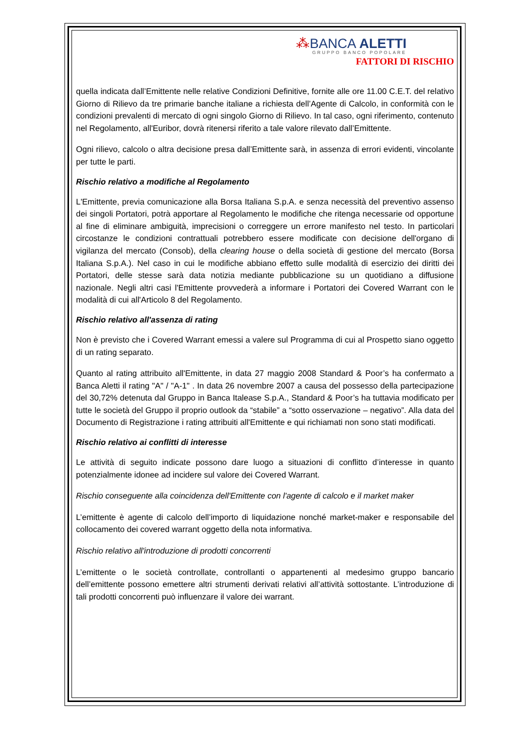⁂BANCA ALETTI
GRUPPO BANCO POPOLARE
FATTORI DI RISCHIO
quella indicata dall’Emittente nelle relative Condizioni Definitive, fornite alle ore 11.00 C.E.T. del relativo Giorno di Rilievo da tre primarie banche italiane a richiesta dell’Agente di Calcolo, in conformità con le condizioni prevalenti di mercato di ogni singolo Giorno di Rilievo. In tal caso, ogni riferimento, contenuto nel Regolamento, all'Euribor, dovrà ritenersi riferito a tale valore rilevato dall’Emittente.
Ogni rilievo, calcolo o altra decisione presa dall’Emittente sarà, in assenza di errori evidenti, vincolante per tutte le parti.
Rischio relativo a modifiche al Regolamento
L'Emittente, previa comunicazione alla Borsa Italiana S.p.A. e senza necessità del preventivo assenso dei singoli Portatori, potrà apportare al Regolamento le modifiche che ritenga necessarie od opportune al fine di eliminare ambiguità, imprecisioni o correggere un errore manifesto nel testo. In particolari circostanze le condizioni contrattuali potrebbero essere modificate con decisione dell'organo di vigilanza del mercato (Consob), della clearing house o della società di gestione del mercato (Borsa Italiana S.p.A.). Nel caso in cui le modifiche abbiano effetto sulle modalità di esercizio dei diritti dei Portatori, delle stesse sarà data notizia mediante pubblicazione su un quotidiano a diffusione nazionale. Negli altri casi l'Emittente provvederà a informare i Portatori dei Covered Warrant con le modalità di cui all'Articolo 8 del Regolamento.
Rischio relativo all'assenza di rating
Non è previsto che i Covered Warrant emessi a valere sul Programma di cui al Prospetto siano oggetto di un rating separato.
Quanto al rating attribuito all'Emittente, in data 27 maggio 2008 Standard & Poor’s ha confermato a Banca Aletti il rating "A" / "A-1" . In data 26 novembre 2007 a causa del possesso della partecipazione del 30,72% detenuta dal Gruppo in Banca Italease S.p.A., Standard & Poor’s ha tuttavia modificato per tutte le società del Gruppo il proprio outlook da “stabile” a “sotto osservazione – negativo”. Alla data del Documento di Registrazione i rating attribuiti all'Emittente e qui richiamati non sono stati modificati.
Rischio relativo ai conflitti di interesse
Le attività di seguito indicate possono dare luogo a situazioni di conflitto d’interesse in quanto potenzialmente idonee ad incidere sul valore dei Covered Warrant.
Rischio conseguente alla coincidenza dell'Emittente con l'agente di calcolo e il market maker
L’emittente è agente di calcolo dell’importo di liquidazione nonché market-maker e responsabile del collocamento dei covered warrant oggetto della nota informativa.
Rischio relativo all'introduzione di prodotti concorrenti
L’emittente o le società controllate, controllanti o appartenenti al medesimo gruppo bancario dell’emittente possono emettere altri strumenti derivati relativi all’attività sottostante. L’introduzione di tali prodotti concorrenti può influenzare il valore dei warrant.